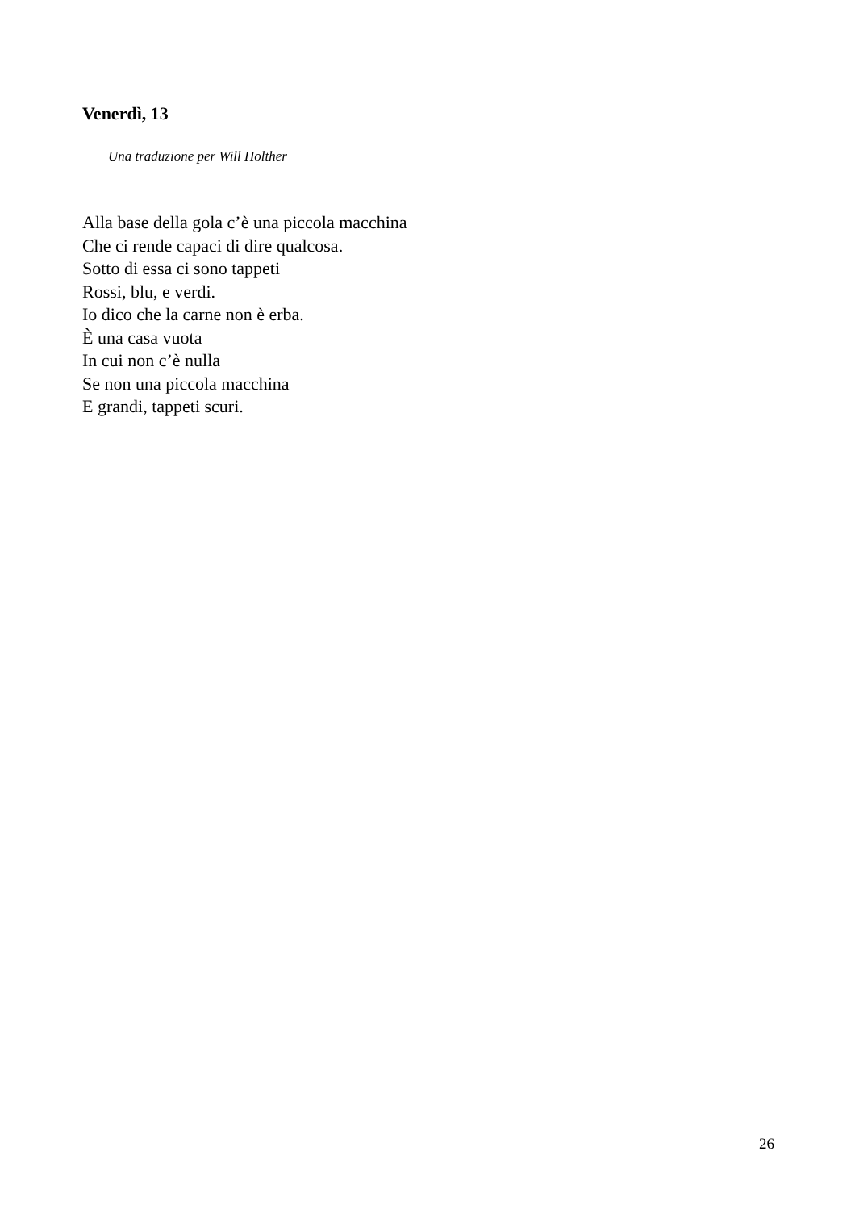Venerdì, 13
Una traduzione per Will Holther
Alla base della gola c’è una piccola macchina
Che ci rende capaci di dire qualcosa.
Sotto di essa ci sono tappeti
Rossi, blu, e verdi.
Io dico che la carne non è erba.
È una casa vuota
In cui non c’è nulla
Se non una piccola macchina
E grandi, tappeti scuri.
26